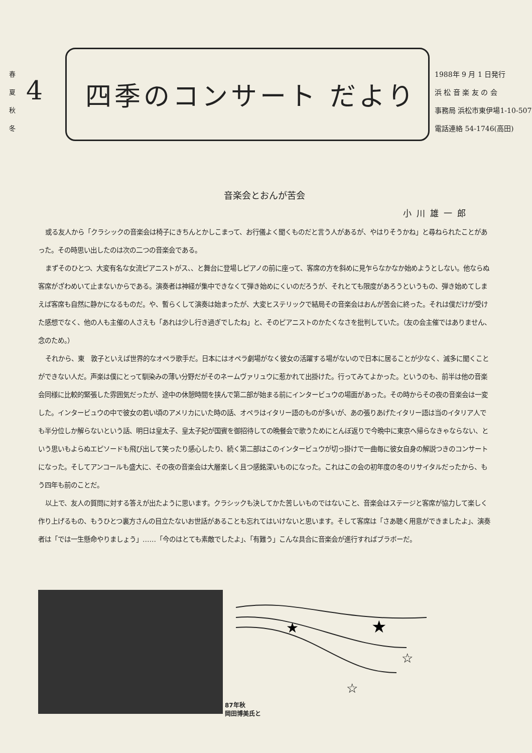春
夏
秋
冬
4 四季のコンサート だより
1988年 9 月 1 日発行
浜 松 音 楽 友 の 会
事務局 浜松市東伊場1-10-507
電話連絡 54-1746(高田)
音楽会とおんが苦会
小川雄一郎
或る友人から「クラシックの音楽会は椅子にきちんとかしこまって、お行儀よく聞くものだと言う人があるが、やはりそうかね」と尋ねられたことがあった。その時思い出したのは次の二つの音楽会である。
まずそのひとつ、大変有名な女流ピアニストがス、、と舞台に登場しピアノの前に座って、客席の方を斜めに見乍らなかなか始めようとしない。他ならぬ客席がざわめいて止まないからである。演奏者は神経が集中できなくて弾き始めにくいのだろうが、それとても限度があろうというもの、弾き始めてしまえば客席も自然に静かになるものだ。や、暫らくして演奏は始まったが、大変ヒステリックで結局その音楽会はおんが苦会に終った。それは僕だけが受けた感想でなく、他の人も主催の人さえも「あれは少し行き過ぎでしたね」と、そのピアニストのかたくなさを批判していた。（友の会主催ではありません、念のため。）
それから、東　敦子といえば世界的なオペラ歌手だ。日本にはオペラ劇場がなく彼女の活躍する場がないので日本に居ることが少なく、滅多に聞くことができない人だ。声楽は僕にとって馴染みの薄い分野だがそのネームヴァリュウに惹かれて出掛けた。行ってみてよかった。というのも、前半は他の音楽会同様に比較的緊張した雰囲気だったが、途中の休憩時間を挟んで第二部が始まる前にインタービュウの場面があった。その時からその夜の音楽会は一変した。インタービュウの中で彼女の若い頃のアメリカにいた時の話、オペラはイタリー語のものが多いが、あの張りあげたイタリー語は当のイタリア人でも半分位しか解らないという話、明日は皇太子、皇太子妃が国賓を御招待しての晩餐会で歌うためにとんぼ返りで今晩中に東京へ帰らなきゃならない、という思いもよらぬエピソードも飛び出して笑ったり感心したり、続く第二部はこのインタービュウが切っ掛けで一曲毎に彼女自身の解説つきのコンサートになった。そしてアンコールも盛大に、その夜の音楽会は大層楽しく且つ感銘深いものになった。これはこの会の初年度の冬のリサイタルだったから、もう四年も前のことだ。
以上で、友人の質問に対する答えが出たように思います。クラシックも決してかた苦しいものではないこと、音楽会はステージと客席が協力して楽しく作り上げるもの、もうひとつ裏方さんの目立たないお世話があることも忘れてはいけないと思います。そして客席は「さあ聴く用意ができましたよ」、演奏者は「では一生懸命やりましょう」……「今のはとても素敵でしたよ」、「有難う」こんな具合に音楽会が進行すればブラボーだ。
87年秋
岡田博美氏と
★
★
☆
☆